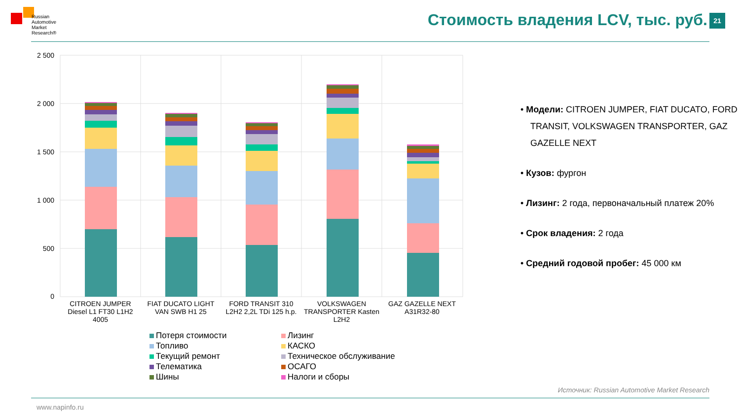Russian
Automotive
Market
Research®
Стоимость владения LCV, тыс. руб.
21
2 500
2 000
1 500
1 000
500
0
CITROEN JUMPER Diesel L1 FT30 L1H2 4005
FIAT DUCATO LIGHT VAN SWB H1 25
FORD TRANSIT 310 L2H2 2,2L TDi 125 h.p.
VOLKSWAGEN TRANSPORTER Kasten L2H2
GAZ GAZELLE NEXT A31R32-80
Потеря стоимости
Лизинг
Топливо
КАСКО
Текущий ремонт
Техническое обслуживание
Телематика
ОСАГО
Шины
Налоги и сборы
• Модели: CITROEN JUMPER, FIAT DUCATO, FORD TRANSIT, VOLKSWAGEN TRANSPORTER, GAZ GAZELLE NEXT
• Кузов: фургон
• Лизинг: 2 года, первоначальный платеж 20%
• Срок владения: 2 года
• Средний годовой пробег: 45 000 км
Источник: Russian Automotive Market Research
www.napinfo.ru